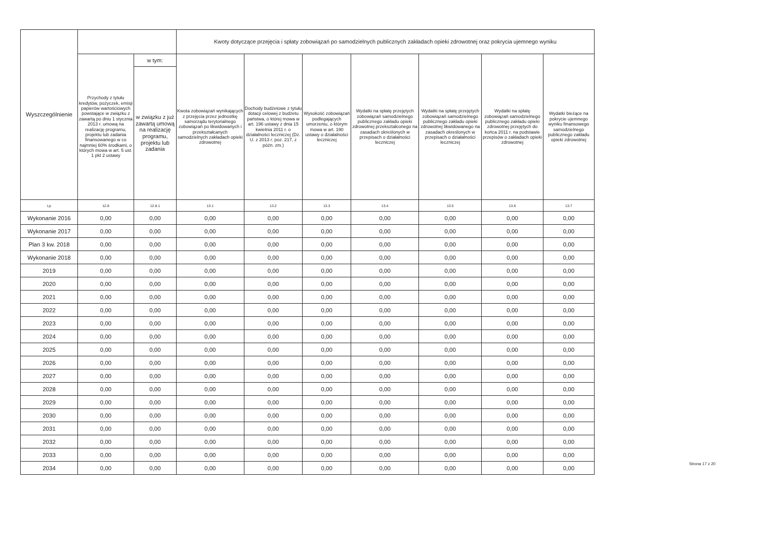| Wyszczególnienie | | | Kwoty dotyczące przejęcia i spłaty zobowiązań po samodzielnych publicznych zakładach opieki zdrowotnej oraz pokrycia ujemnego wyniku | | | | | | |
| --- | --- | --- | --- | --- | --- | --- | --- | --- | --- |
| | Przychody z tytułu kredytów, pożyczek, emisji papierów wartościowych powstające w związku z zawartą po dniu 1 stycznia 2013 r. umową na realizację programu, projektu lub zadania finansowanego w co najmniej 60% środkami, o których mowa w art. 5 ust. 1 pkt 2 ustawy | w tym: | Kwota zobowiązań wynikających z przejęcia przez jednostkę samorządu terytorialnego zobowiązań po likwidowanych i przekształcanych samodzielnych zakładach opieki zdrowotnej | Dochody budżetowe z tytułu dotacji celowej z budżetu państwa, o której mowa w art. 196 ustawy z dnia 15 kwietnia 2011 r. o działalności leczniczej (Dz. U. z 2013 r. poz. 217, z późn. zm.) | Wysokość zobowiązań podlegających umorzeniu, o którym mowa w art. 190 ustawy o działalności leczniczej | Wydatki na spłatę przejętych zobowiązań samodzielnego publicznego zakładu opieki zdrowotnej przekształconego na zasadach określonych w przepisach o działalności leczniczej | Wydatki na spłatę przejętych zobowiązań samodzielnego publicznego zakładu opieki zdrowotnej likwidowanego na zasadach określonych w przepisach o działalności leczniczej | Wydatki na spłatę zobowiązań samodzielnego publicznego zakładu opieki zdrowotnej przejętych do końca 2011 r. na podstawie przepisów o zakładach opieki zdrowotnej | Wydatki bieżące na pokrycie ujemnego wyniku finansowego samodzielnego publicznego zakładu opieki zdrowotnej |
| | | w związku z już zawartą umową na realizację programu, projektu lub zadania | | | | | | | |
| Lp | 12.8 | 12.8.1 | 13.1 | 13.2 | 13.3 | 13.4 | 13.5 | 13.6 | 13.7 |
| Wykonanie 2016 | 0,00 | 0,00 | 0,00 | 0,00 | 0,00 | 0,00 | 0,00 | 0,00 | 0,00 |
| Wykonanie 2017 | 0,00 | 0,00 | 0,00 | 0,00 | 0,00 | 0,00 | 0,00 | 0,00 | 0,00 |
| Plan 3 kw. 2018 | 0,00 | 0,00 | 0,00 | 0,00 | 0,00 | 0,00 | 0,00 | 0,00 | 0,00 |
| Wykonanie 2018 | 0,00 | 0,00 | 0,00 | 0,00 | 0,00 | 0,00 | 0,00 | 0,00 | 0,00 |
| 2019 | 0,00 | 0,00 | 0,00 | 0,00 | 0,00 | 0,00 | 0,00 | 0,00 | 0,00 |
| 2020 | 0,00 | 0,00 | 0,00 | 0,00 | 0,00 | 0,00 | 0,00 | 0,00 | 0,00 |
| 2021 | 0,00 | 0,00 | 0,00 | 0,00 | 0,00 | 0,00 | 0,00 | 0,00 | 0,00 |
| 2022 | 0,00 | 0,00 | 0,00 | 0,00 | 0,00 | 0,00 | 0,00 | 0,00 | 0,00 |
| 2023 | 0,00 | 0,00 | 0,00 | 0,00 | 0,00 | 0,00 | 0,00 | 0,00 | 0,00 |
| 2024 | 0,00 | 0,00 | 0,00 | 0,00 | 0,00 | 0,00 | 0,00 | 0,00 | 0,00 |
| 2025 | 0,00 | 0,00 | 0,00 | 0,00 | 0,00 | 0,00 | 0,00 | 0,00 | 0,00 |
| 2026 | 0,00 | 0,00 | 0,00 | 0,00 | 0,00 | 0,00 | 0,00 | 0,00 | 0,00 |
| 2027 | 0,00 | 0,00 | 0,00 | 0,00 | 0,00 | 0,00 | 0,00 | 0,00 | 0,00 |
| 2028 | 0,00 | 0,00 | 0,00 | 0,00 | 0,00 | 0,00 | 0,00 | 0,00 | 0,00 |
| 2029 | 0,00 | 0,00 | 0,00 | 0,00 | 0,00 | 0,00 | 0,00 | 0,00 | 0,00 |
| 2030 | 0,00 | 0,00 | 0,00 | 0,00 | 0,00 | 0,00 | 0,00 | 0,00 | 0,00 |
| 2031 | 0,00 | 0,00 | 0,00 | 0,00 | 0,00 | 0,00 | 0,00 | 0,00 | 0,00 |
| 2032 | 0,00 | 0,00 | 0,00 | 0,00 | 0,00 | 0,00 | 0,00 | 0,00 | 0,00 |
| 2033 | 0,00 | 0,00 | 0,00 | 0,00 | 0,00 | 0,00 | 0,00 | 0,00 | 0,00 |
| 2034 | 0,00 | 0,00 | 0,00 | 0,00 | 0,00 | 0,00 | 0,00 | 0,00 | 0,00 |
Strona 17 z 20